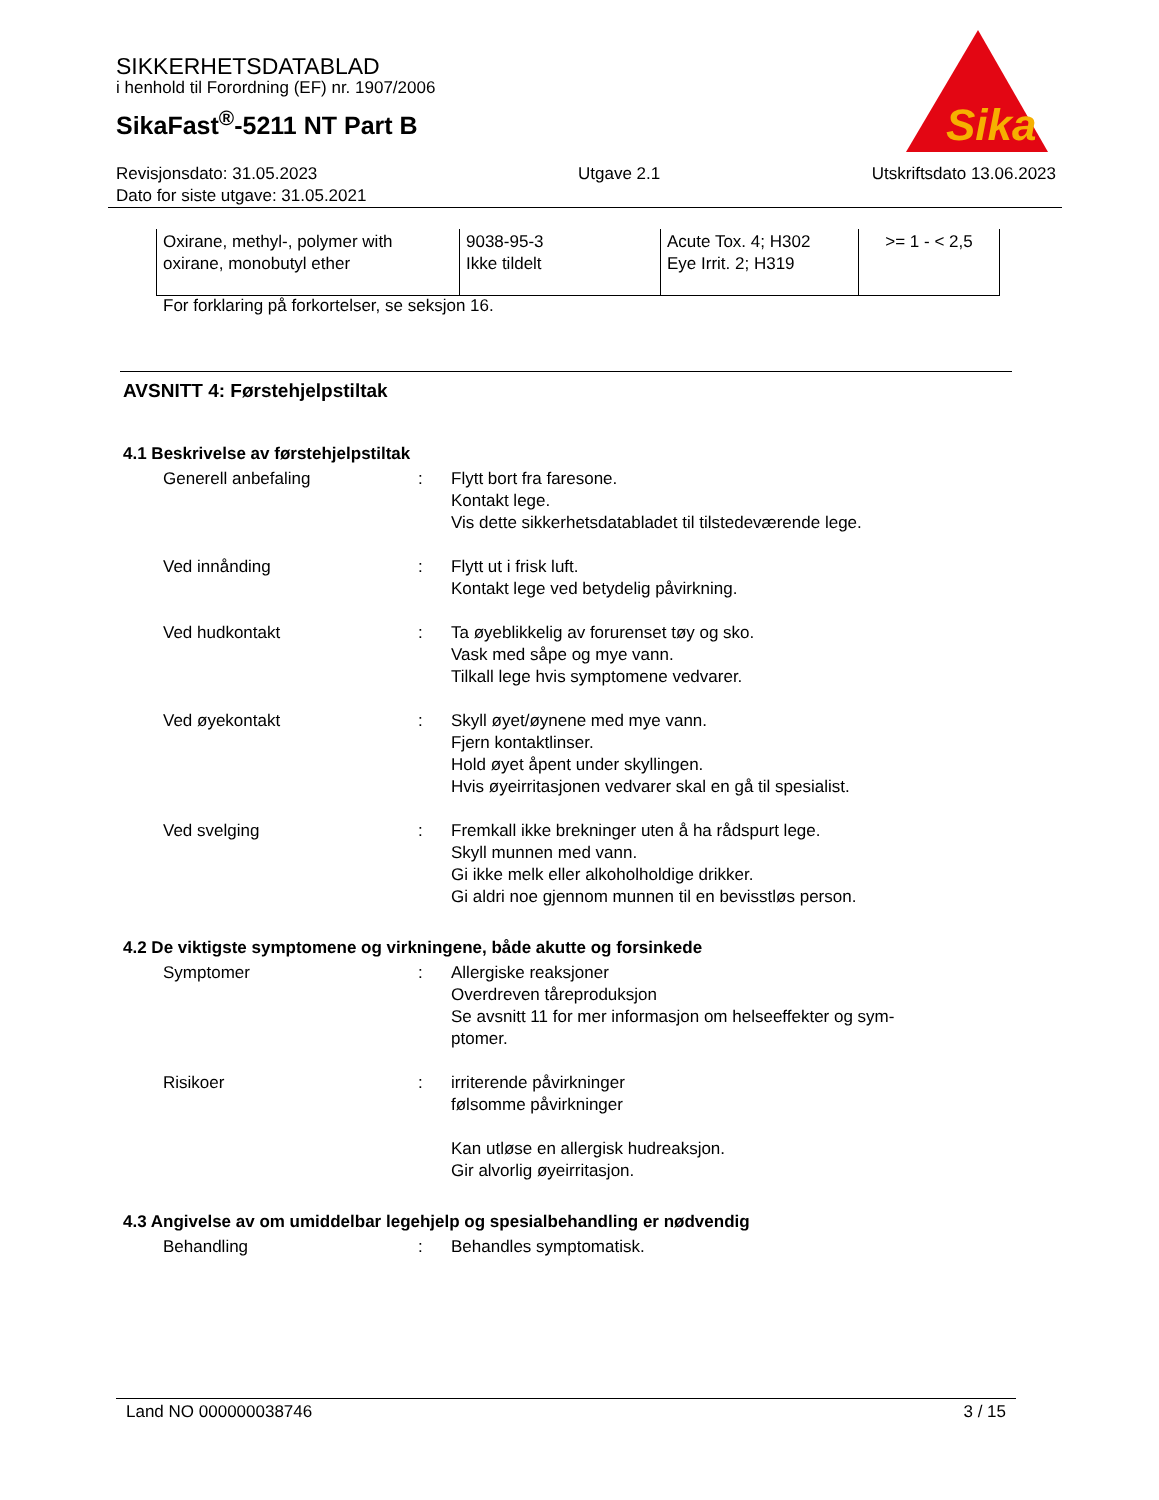SIKKERHETSDATABLAD
i henhold til Forordning (EF) nr. 1907/2006
SikaFast<sup>®</sup>-5211 NT Part B
Sika
Revisjonsdato: 31.05.2023
Dato for siste utgave: 31.05.2021
Utgave 2.1 Utskriftsdato 13.06.2023
| Oxirane, methyl-, polymer with oxirane, monobutyl ether | 9038-95-3 Ikke tildelt | Acute Tox. 4; H302 Eye Irrit. 2; H319 | >= 1 - < 2,5 |
For forklaring på forkortelser, se seksjon 16.
AVSNITT 4: Førstehjelpstiltak
4.1 Beskrivelse av førstehjelpstiltak
Generell anbefaling : Flytt bort fra faresone.
Kontakt lege.
Vis dette sikkerhetsdatabladet til tilstedeværende lege.
Ved innånding : Flytt ut i frisk luft.
Kontakt lege ved betydelig påvirkning.
Ved hudkontakt : Ta øyeblikkelig av forurenset tøy og sko.
Vask med såpe og mye vann.
Tilkall lege hvis symptomene vedvarer.
Ved øyekontakt : Skyll øyet/øynene med mye vann.
Fjern kontaktlinser.
Hold øyet åpent under skyllingen.
Hvis øyeirritasjonen vedvarer skal en gå til spesialist.
Ved svelging : Fremkall ikke brekninger uten å ha rådspurt lege.
Skyll munnen med vann.
Gi ikke melk eller alkoholholdige drikker.
Gi aldri noe gjennom munnen til en bevisstløs person.
4.2 De viktigste symptomene og virkningene, både akutte og forsinkede
Symptomer : Allergiske reaksjoner
Overdreven tåreproduksjon
Se avsnitt 11 for mer informasjon om helseeffekter og sym-
ptomer.
Risikoer : irriterende påvirkninger
følsomme påvirkninger
Kan utløse en allergisk hudreaksjon.
Gir alvorlig øyeirritasjon.
4.3 Angivelse av om umiddelbar legehjelp og spesialbehandling er nødvendig
Behandling : Behandles symptomatisk.
Land NO 000000038746 3 / 15